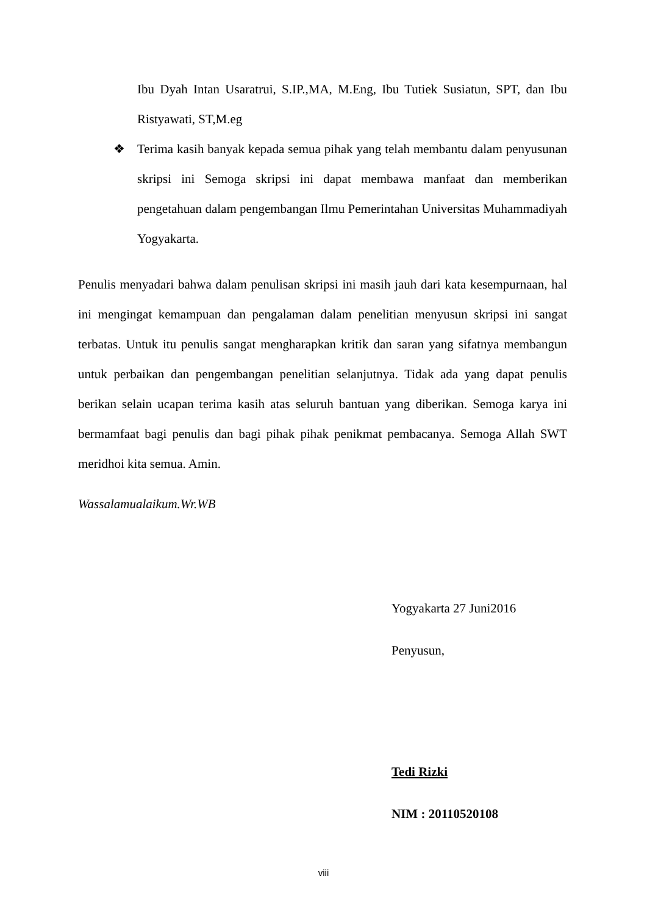Ibu Dyah Intan Usaratrui, S.IP.,MA, M.Eng, Ibu Tutiek Susiatun, SPT, dan Ibu Ristyawati, ST,M.eg
❖ Terima kasih banyak kepada semua pihak yang telah membantu dalam penyusunan skripsi ini Semoga skripsi ini dapat membawa manfaat dan memberikan pengetahuan dalam pengembangan Ilmu Pemerintahan Universitas Muhammadiyah Yogyakarta.
Penulis menyadari bahwa dalam penulisan skripsi ini masih jauh dari kata kesempurnaan, hal ini mengingat kemampuan dan pengalaman dalam penelitian menyusun skripsi ini sangat terbatas. Untuk itu penulis sangat mengharapkan kritik dan saran yang sifatnya membangun untuk perbaikan dan pengembangan penelitian selanjutnya. Tidak ada yang dapat penulis berikan selain ucapan terima kasih atas seluruh bantuan yang diberikan. Semoga karya ini bermamfaat bagi penulis dan bagi pihak pihak penikmat pembacanya. Semoga Allah SWT meridhoi kita semua. Amin.
Wassalamualaikum.Wr.WB
Yogyakarta 27 Juni2016
Penyusun,
Tedi Rizki
NIM : 20110520108
viii